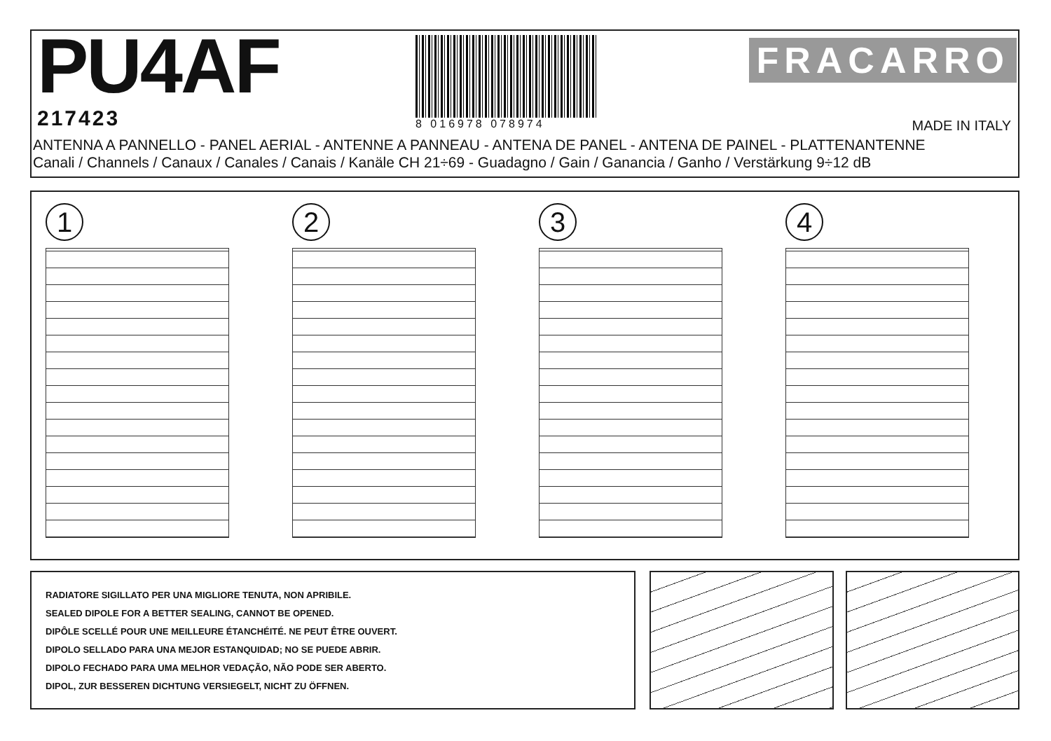PU4AF
217423
8 016978 078974
FRACARRO
MADE IN ITALY
ANTENNA A PANNELLO - PANEL AERIAL - ANTENNE A PANNEAU - ANTENA DE PANEL - ANTENA DE PAINEL - PLATTENANTENNE
Canali / Channels / Canaux / Canales / Canais / Kanäle CH 21÷69 - Guadagno / Gain / Ganancia / Ganho / Verstärkung 9÷12 dB
1 2 3 4
RADIATORE SIGILLATO PER UNA MIGLIORE TENUTA, NON APRIBILE.
SEALED DIPOLE FOR A BETTER SEALING, CANNOT BE OPENED.
DIPÔLE SCELLÉ POUR UNE MEILLEURE ÉTANCHÉITÉ. NE PEUT ÊTRE OUVERT.
DIPOLO SELLADO PARA UNA MEJOR ESTANQUIDAD; NO SE PUEDE ABRIR.
DIPOLO FECHADO PARA UMA MELHOR VEDAÇÃO, NÃO PODE SER ABERTO.
DIPOL, ZUR BESSEREN DICHTUNG VERSIEGELT, NICHT ZU ÖFFNEN.